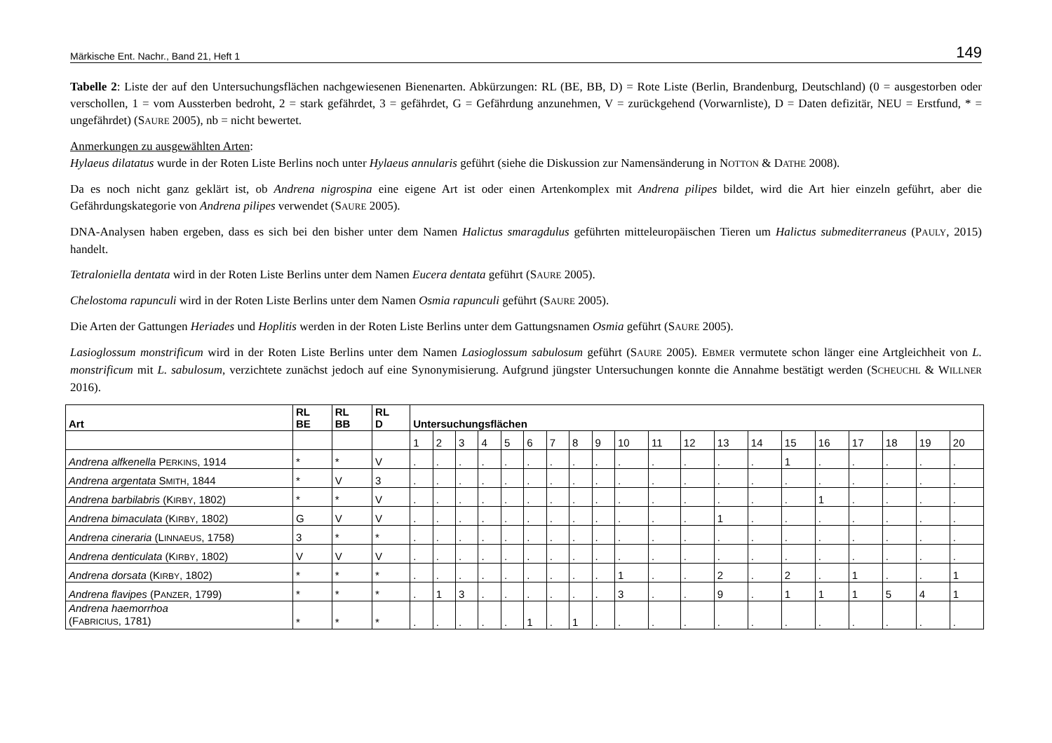Märkische Ent. Nachr., Band 21, Heft 1 149
Tabelle 2: Liste der auf den Untersuchungsflächen nachgewiesenen Bienenarten. Abkürzungen: RL (BE, BB, D) = Rote Liste (Berlin, Brandenburg, Deutschland) (0 = ausgestorben oder verschollen, 1 = vom Aussterben bedroht, 2 = stark gefährdet, 3 = gefährdet, G = Gefährdung anzunehmen, V = zurückgehend (Vorwarnliste), D = Daten defizitär, NEU = Erstfund, * = ungefährdet) (SAURE 2005), nb = nicht bewertet.
Anmerkungen zu ausgewählten Arten:
Hylaeus dilatatus wurde in der Roten Liste Berlins noch unter Hylaeus annularis geführt (siehe die Diskussion zur Namensänderung in NOTTON & DATHE 2008).
Da es noch nicht ganz geklärt ist, ob Andrena nigrospina eine eigene Art ist oder einen Artenkomplex mit Andrena pilipes bildet, wird die Art hier einzeln geführt, aber die Gefährdungskategorie von Andrena pilipes verwendet (SAURE 2005).
DNA-Analysen haben ergeben, dass es sich bei den bisher unter dem Namen Halictus smaragdulus geführten mitteleuropäischen Tieren um Halictus submediterraneus (PAULY, 2015) handelt.
Tetraloniella dentata wird in der Roten Liste Berlins unter dem Namen Eucera dentata geführt (SAURE 2005).
Chelostoma rapunculi wird in der Roten Liste Berlins unter dem Namen Osmia rapunculi geführt (SAURE 2005).
Die Arten der Gattungen Heriades und Hoplitis werden in der Roten Liste Berlins unter dem Gattungsnamen Osmia geführt (SAURE 2005).
Lasioglossum monstrificum wird in der Roten Liste Berlins unter dem Namen Lasioglossum sabulosum geführt (SAURE 2005). EBMER vermutete schon länger eine Artgleichheit von L. monstrificum mit L. sabulosum, verzichtete zunächst jedoch auf eine Synonymisierung. Aufgrund jüngster Untersuchungen konnte die Annahme bestätigt werden (SCHEUCHL & WILLNER 2016).
| Art | RL BE | RL BB | RL D | Untersuchungsflächen | | | | | | | | | | | | | | | | | | | |
| --- | --- | --- | --- | --- | --- | --- | --- | --- | --- | --- | --- | --- | --- | --- | --- | --- | --- | --- | --- | --- | --- | --- | --- |
| | | | | 1 | 2 | 3 | 4 | 5 | 6 | 7 | 8 | 9 | 10 | 11 | 12 | 13 | 14 | 15 | 16 | 17 | 18 | 19 | 20 |
| Andrena alfkenella P ERKINS , 1914 | * | * | V | . | . | . | . | . | . | . | . | . | . | . | . | . | . | 1 | . | . | . | . | . |
| Andrena argentata S MITH , 1844 | * | V | 3 | . | . | . | . | . | . | . | . | . | . | . | . | . | . | . | . | . | . | . | . |
| Andrena barbilabris (K IRBY , 1802) | * | * | V | . | . | . | . | . | . | . | . | . | . | . | . | . | . | . | 1 | . | . | . | . |
| Andrena bimaculata (K IRBY , 1802) | G | V | V | . | . | . | . | . | . | . | . | . | . | . | . | 1 | . | . | . | . | . | . | . |
| Andrena cineraria (L INNAEUS , 1758) | 3 | * | * | . | . | . | . | . | . | . | . | . | . | . | . | . | . | . | . | . | . | . | . |
| Andrena denticulata (K IRBY , 1802) | V | V | V | . | . | . | . | . | . | . | . | . | . | . | . | . | . | . | . | . | . | . | . |
| Andrena dorsata (K IRBY , 1802) | * | * | * | . | . | . | . | . | . | . | . | . | 1 | . | . | 2 | . | 2 | . | 1 | . | . | 1 |
| Andrena flavipes (P ANZER , 1799) | * | * | * | . | 1 | 3 | . | . | . | . | . | . | 3 | . | . | 9 | . | 1 | 1 | 1 | 5 | 4 | 1 |
| Andrena haemorrhoa (F ABRICIUS , 1781) | * | * | * | . | . | . | . | . | 1 | . | 1 | . | . | . | . | . | . | . | . | . | . | . | . |